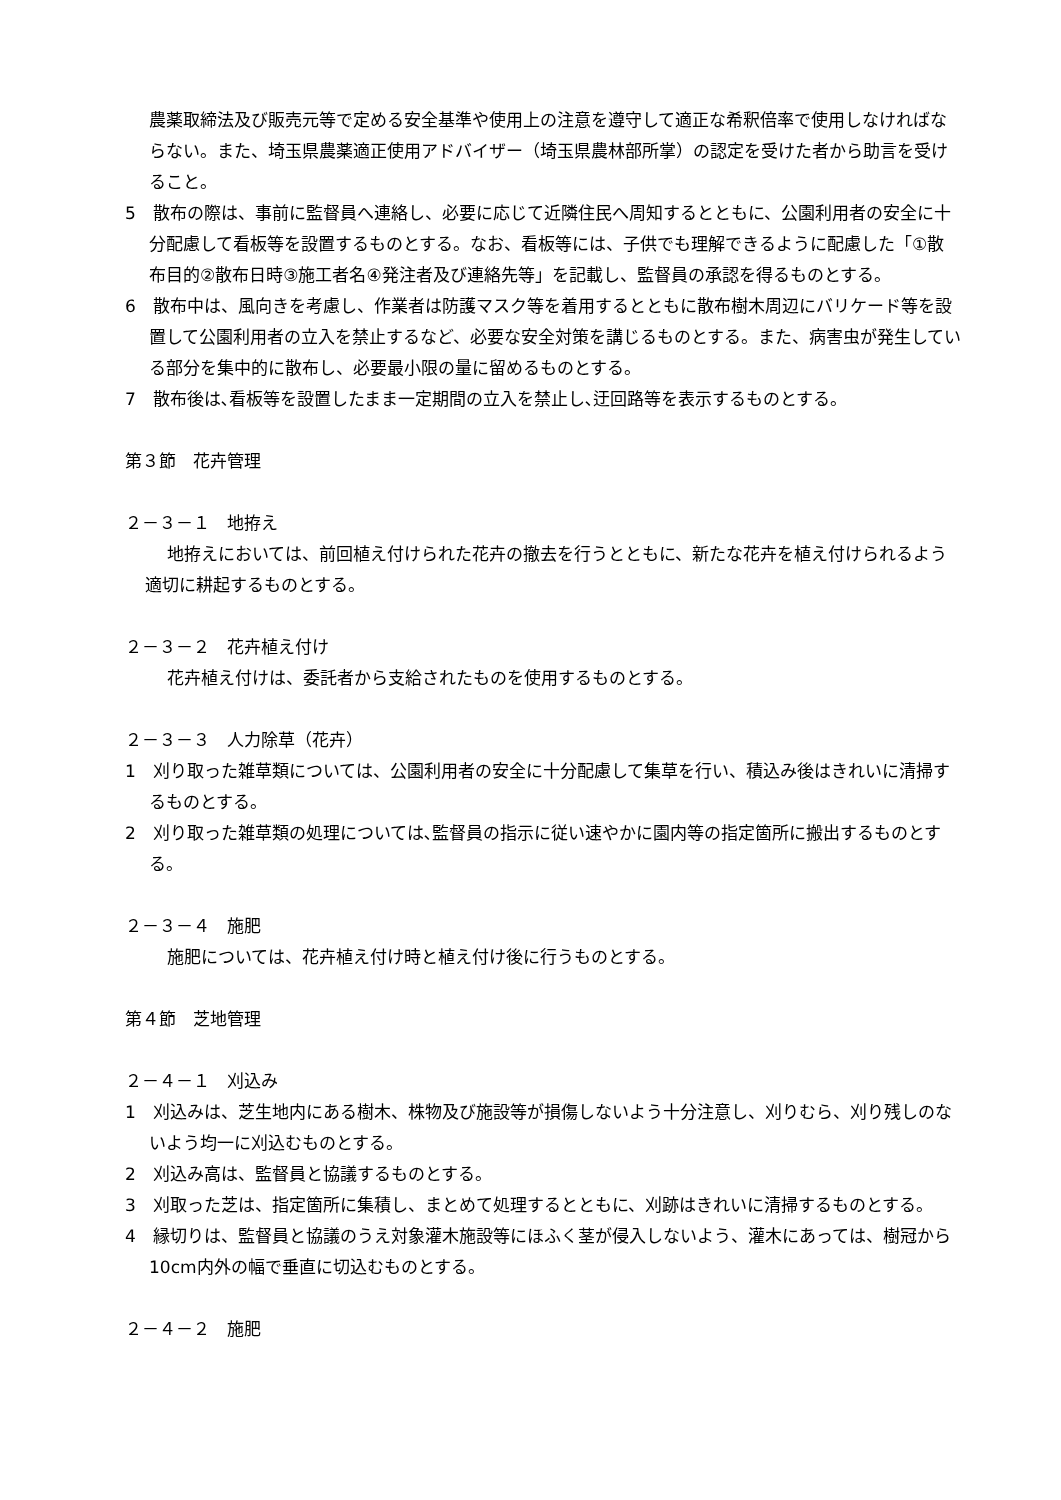農薬取締法及び販売元等で定める安全基準や使用上の注意を遵守して適正な希釈倍率で使用しなければならない。また、埼玉県農薬適正使用アドバイザー（埼玉県農林部所掌）の認定を受けた者から助言を受けること。
5　散布の際は、事前に監督員へ連絡し、必要に応じて近隣住民へ周知するとともに、公園利用者の安全に十分配慮して看板等を設置するものとする。なお、看板等には、子供でも理解できるように配慮した「①散布目的②散布日時③施工者名④発注者及び連絡先等」を記載し、監督員の承認を得るものとする。
6　散布中は、風向きを考慮し、作業者は防護マスク等を着用するとともに散布樹木周辺にバリケード等を設置して公園利用者の立入を禁止するなど、必要な安全対策を講じるものとする。また、病害虫が発生している部分を集中的に散布し、必要最小限の量に留めるものとする。
7　散布後は､看板等を設置したまま一定期間の立入を禁止し､迂回路等を表示するものとする。
第３節　花卉管理
２－３－１　地拵え
地拵えにおいては、前回植え付けられた花卉の撤去を行うとともに、新たな花卉を植え付けられるよう適切に耕起するものとする。
２－３－２　花卉植え付け
花卉植え付けは、委託者から支給されたものを使用するものとする。
２－３－３　人力除草（花卉）
1　刈り取った雑草類については、公園利用者の安全に十分配慮して集草を行い、積込み後はきれいに清掃するものとする。
2　刈り取った雑草類の処理については､監督員の指示に従い速やかに園内等の指定箇所に搬出するものとする。
２－３－４　施肥
施肥については、花卉植え付け時と植え付け後に行うものとする。
第４節　芝地管理
２－４－１　刈込み
1　刈込みは、芝生地内にある樹木、株物及び施設等が損傷しないよう十分注意し、刈りむら、刈り残しのないよう均一に刈込むものとする。
2　刈込み高は、監督員と協議するものとする。
3　刈取った芝は、指定箇所に集積し、まとめて処理するとともに、刈跡はきれいに清掃するものとする。
4　縁切りは、監督員と協議のうえ対象灌木施設等にほふく茎が侵入しないよう、灌木にあっては、樹冠から10cm内外の幅で垂直に切込むものとする。
２－４－２　施肥